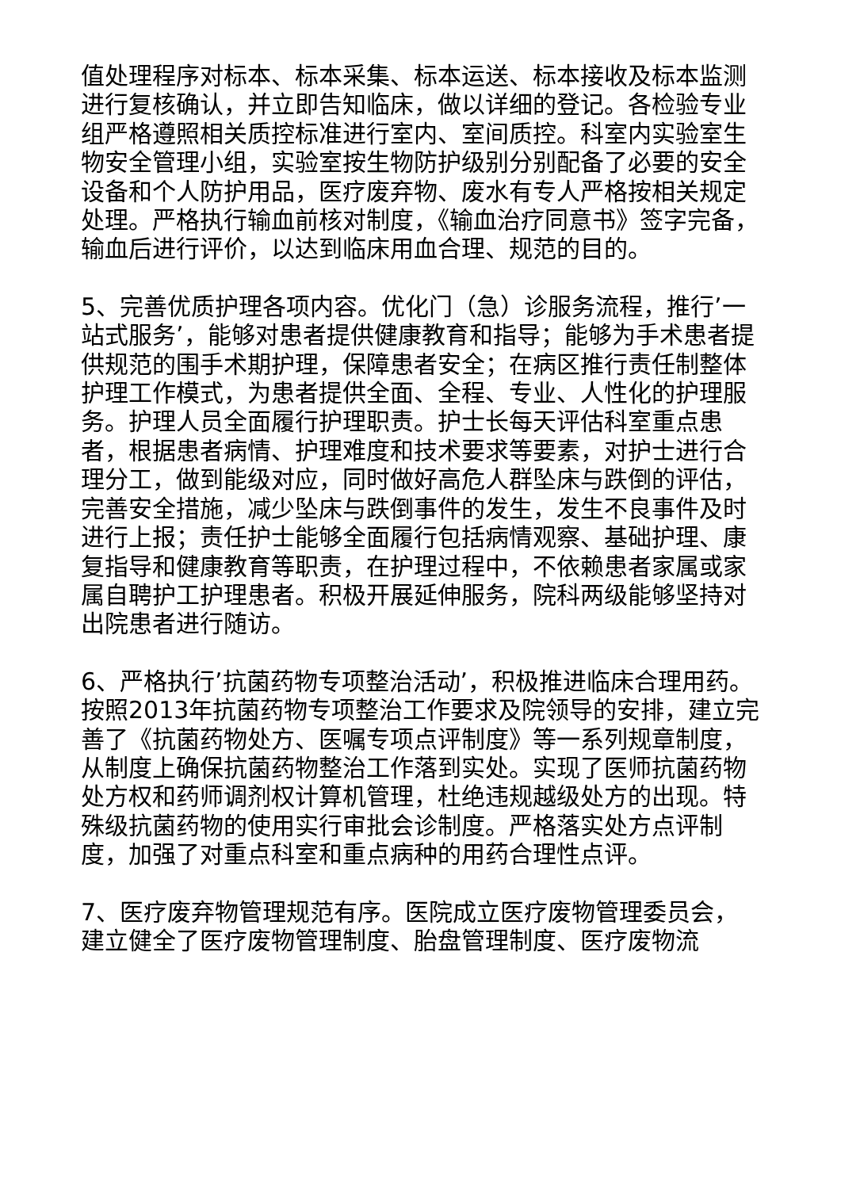值处理程序对标本、标本采集、标本运送、标本接收及标本监测进行复核确认，并立即告知临床，做以详细的登记。各检验专业组严格遵照相关质控标准进行室内、室间质控。科室内实验室生物安全管理小组，实验室按生物防护级别分别配备了必要的安全设备和个人防护用品，医疗废弃物、废水有专人严格按相关规定处理。严格执行输血前核对制度，《输血治疗同意书》签字完备，输血后进行评价，以达到临床用血合理、规范的目的。
5、完善优质护理各项内容。优化门（急）诊服务流程，推行’一站式服务’，能够对患者提供健康教育和指导；能够为手术患者提供规范的围手术期护理，保障患者安全；在病区推行责任制整体护理工作模式，为患者提供全面、全程、专业、人性化的护理服务。护理人员全面履行护理职责。护士长每天评估科室重点患者，根据患者病情、护理难度和技术要求等要素，对护士进行合理分工，做到能级对应，同时做好高危人群坠床与跌倒的评估，完善安全措施，减少坠床与跌倒事件的发生，发生不良事件及时进行上报；责任护士能够全面履行包括病情观察、基础护理、康复指导和健康教育等职责，在护理过程中，不依赖患者家属或家属自聘护工护理患者。积极开展延伸服务，院科两级能够坚持对出院患者进行随访。
6、严格执行’抗菌药物专项整治活动’，积极推进临床合理用药。按照2013年抗菌药物专项整治工作要求及院领导的安排，建立完善了《抗菌药物处方、医嘱专项点评制度》等一系列规章制度，从制度上确保抗菌药物整治工作落到实处。实现了医师抗菌药物处方权和药师调剂权计算机管理，杜绝违规越级处方的出现。特殊级抗菌药物的使用实行审批会诊制度。严格落实处方点评制度，加强了对重点科室和重点病种的用药合理性点评。
7、医疗废弃物管理规范有序。医院成立医疗废物管理委员会，建立健全了医疗废物管理制度、胎盘管理制度、医疗废物流